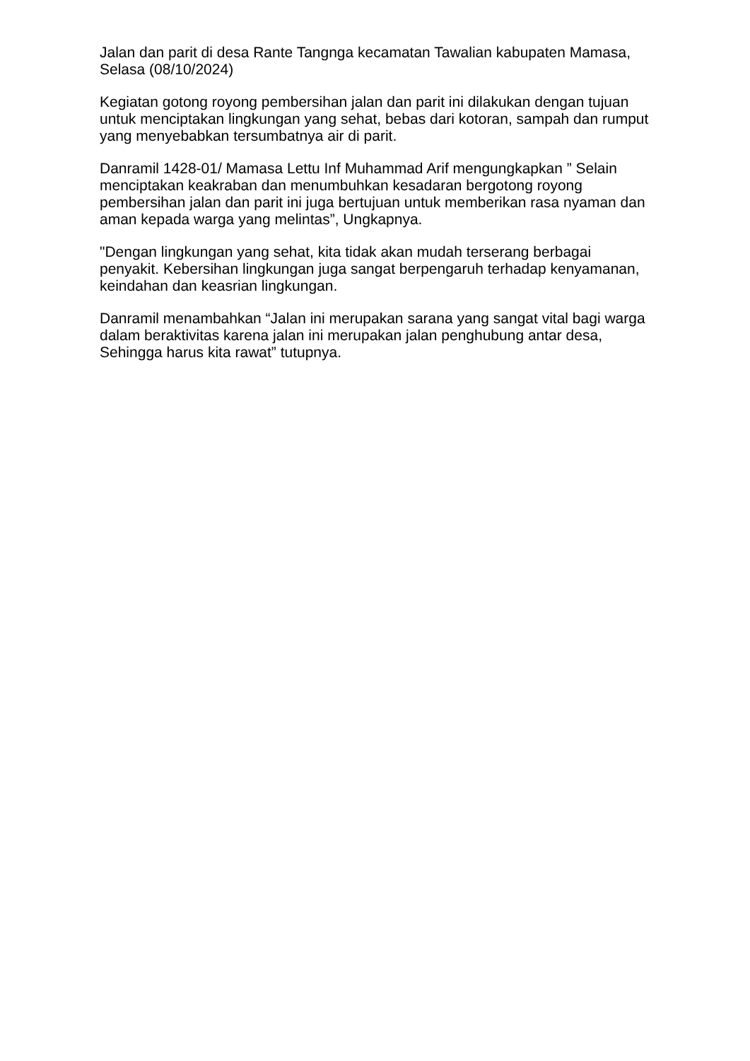Jalan dan parit di desa Rante Tangnga kecamatan Tawalian kabupaten Mamasa, Selasa (08/10/2024)
Kegiatan gotong royong pembersihan jalan dan parit ini dilakukan dengan tujuan untuk menciptakan lingkungan yang sehat, bebas dari kotoran, sampah dan rumput yang menyebabkan tersumbatnya air di parit.
Danramil 1428-01/ Mamasa Lettu Inf Muhammad Arif mengungkapkan ” Selain menciptakan keakraban dan menumbuhkan kesadaran bergotong royong pembersihan jalan dan parit ini juga bertujuan untuk memberikan rasa nyaman dan aman kepada warga yang melintas”, Ungkapnya.
"Dengan lingkungan yang sehat, kita tidak akan mudah terserang berbagai penyakit. Kebersihan lingkungan juga sangat berpengaruh terhadap kenyamanan, keindahan dan keasrian lingkungan.
Danramil menambahkan “Jalan ini merupakan sarana yang sangat vital bagi warga dalam beraktivitas karena jalan ini merupakan jalan penghubung antar desa, Sehingga harus kita rawat” tutupnya.